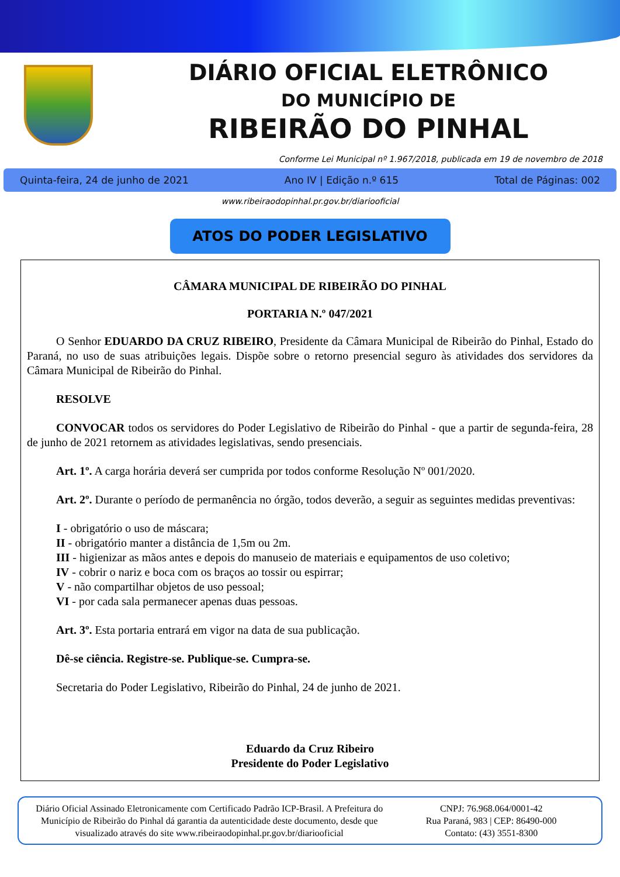DIÁRIO OFICIAL ELETRÔNICO
DO MUNICÍPIO DE
RIBEIRÃO DO PINHAL
Conforme Lei Municipal nº 1.967/2018, publicada em 19 de novembro de 2018
Quinta-feira, 24 de junho de 2021 Ano IV | Edição n.º 615 Total de Páginas: 002
www.ribeiraodopinhal.pr.gov.br/diariooficial
ATOS DO PODER LEGISLATIVO
CÂMARA MUNICIPAL DE RIBEIRÃO DO PINHAL
PORTARIA N.º 047/2021
O Senhor EDUARDO DA CRUZ RIBEIRO, Presidente da Câmara Municipal de Ribeirão do Pinhal, Estado do Paraná, no uso de suas atribuições legais. Dispõe sobre o retorno presencial seguro às atividades dos servidores da Câmara Municipal de Ribeirão do Pinhal.
RESOLVE
CONVOCAR todos os servidores do Poder Legislativo de Ribeirão do Pinhal - que a partir de segunda-feira, 28 de junho de 2021 retornem as atividades legislativas, sendo presenciais.
Art. 1º. A carga horária deverá ser cumprida por todos conforme Resolução Nº 001/2020.
Art. 2º. Durante o período de permanência no órgão, todos deverão, a seguir as seguintes medidas preventivas:
I - obrigatório o uso de máscara;
II - obrigatório manter a distância de 1,5m ou 2m.
III - higienizar as mãos antes e depois do manuseio de materiais e equipamentos de uso coletivo;
IV - cobrir o nariz e boca com os braços ao tossir ou espirrar;
V - não compartilhar objetos de uso pessoal;
VI - por cada sala permanecer apenas duas pessoas.
Art. 3º. Esta portaria entrará em vigor na data de sua publicação.
Dê-se ciência. Registre-se. Publique-se. Cumpra-se.
Secretaria do Poder Legislativo, Ribeirão do Pinhal, 24 de junho de 2021.
Eduardo da Cruz Ribeiro
Presidente do Poder Legislativo
Diário Oficial Assinado Eletronicamente com Certificado Padrão ICP-Brasil. A Prefeitura do Município de Ribeirão do Pinhal dá garantia da autenticidade deste documento, desde que visualizado através do site www.ribeiraodopinhal.pr.gov.br/diariooficial
CNPJ: 76.968.064/0001-42
Rua Paraná, 983 | CEP: 86490-000
Contato: (43) 3551-8300